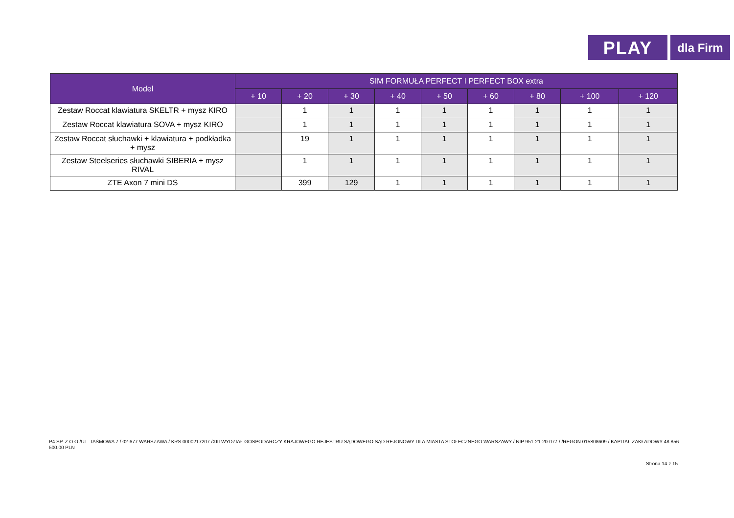PLAY
dla Firm
| Model | SIM FORMUŁA PERFECT I PERFECT BOX extra | | | | | | | | |
| --- | --- | --- | --- | --- | --- | --- | --- | --- | --- |
| | + 10 | + 20 | + 30 | + 40 | + 50 | + 60 | + 80 | + 100 | + 120 |
| Zestaw Roccat klawiatura SKELTR + mysz KIRO | | 1 | 1 | 1 | 1 | 1 | 1 | 1 | 1 |
| Zestaw Roccat klawiatura SOVA + mysz KIRO | | 1 | 1 | 1 | 1 | 1 | 1 | 1 | 1 |
| Zestaw Roccat słuchawki + klawiatura + podkładka + mysz | | 19 | 1 | 1 | 1 | 1 | 1 | 1 | 1 |
| Zestaw Steelseries słuchawki SIBERIA + mysz RIVAL | | 1 | 1 | 1 | 1 | 1 | 1 | 1 | 1 |
| ZTE Axon 7 mini DS | | 399 | 129 | 1 | 1 | 1 | 1 | 1 | 1 |
P4 SP. Z O.O./UL. TAŚMOWA 7 / 02-677 WARSZAWA / KRS 0000217207 /XIII WYDZIAŁ GOSPODARCZY KRAJOWEGO REJESTRU SĄDOWEGO SĄD REJONOWY DLA MIASTA STOŁECZNEGO WARSZAWY / NIP 951-21-20-077 / /REGON 015808609 / KAPITAŁ ZAKŁADOWY 48 856 500,00 PLN
Strona 14 z 15